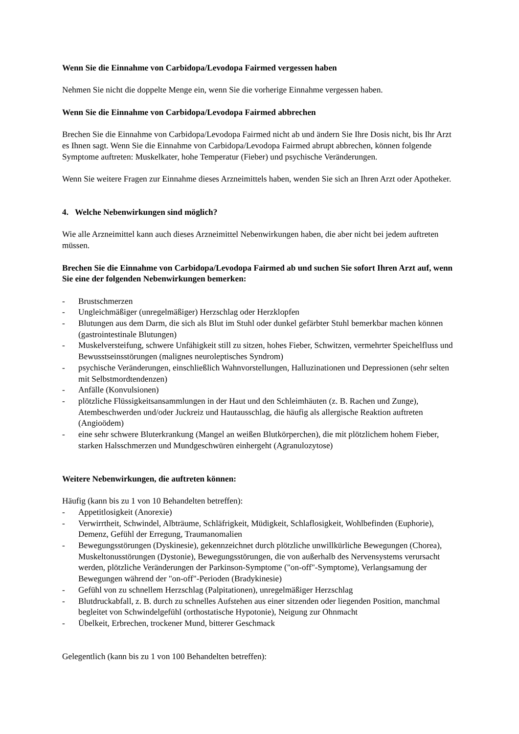Wenn Sie die Einnahme von Carbidopa/Levodopa Fairmed vergessen haben
Nehmen Sie nicht die doppelte Menge ein, wenn Sie die vorherige Einnahme vergessen haben.
Wenn Sie die Einnahme von Carbidopa/Levodopa Fairmed abbrechen
Brechen Sie die Einnahme von Carbidopa/Levodopa Fairmed nicht ab und ändern Sie Ihre Dosis nicht, bis Ihr Arzt es Ihnen sagt. Wenn Sie die Einnahme von Carbidopa/Levodopa Fairmed abrupt abbrechen, können folgende Symptome auftreten: Muskelkater, hohe Temperatur (Fieber) und psychische Veränderungen.
Wenn Sie weitere Fragen zur Einnahme dieses Arzneimittels haben, wenden Sie sich an Ihren Arzt oder Apotheker.
4. Welche Nebenwirkungen sind möglich?
Wie alle Arzneimittel kann auch dieses Arzneimittel Nebenwirkungen haben, die aber nicht bei jedem auftreten müssen.
Brechen Sie die Einnahme von Carbidopa/Levodopa Fairmed ab und suchen Sie sofort Ihren Arzt auf, wenn Sie eine der folgenden Nebenwirkungen bemerken:
- Brustschmerzen
- Ungleichmäßiger (unregelmäßiger) Herzschlag oder Herzklopfen
- Blutungen aus dem Darm, die sich als Blut im Stuhl oder dunkel gefärbter Stuhl bemerkbar machen können (gastrointestinale Blutungen)
- Muskelversteifung, schwere Unfähigkeit still zu sitzen, hohes Fieber, Schwitzen, vermehrter Speichelfluss und Bewusstseinsstörungen (malignes neuroleptisches Syndrom)
- psychische Veränderungen, einschließlich Wahnvorstellungen, Halluzinationen und Depressionen (sehr selten mit Selbstmordtendenzen)
- Anfälle (Konvulsionen)
- plötzliche Flüssigkeitsansammlungen in der Haut und den Schleimhäuten (z. B. Rachen und Zunge), Atembeschwerden und/oder Juckreiz und Hautausschlag, die häufig als allergische Reaktion auftreten (Angioödem)
- eine sehr schwere Bluterkrankung (Mangel an weißen Blutkörperchen), die mit plötzlichem hohem Fieber, starken Halsschmerzen und Mundgeschwüren einhergeht (Agranulozytose)
Weitere Nebenwirkungen, die auftreten können:
Häufig (kann bis zu 1 von 10 Behandelten betreffen):
- Appetitlosigkeit (Anorexie)
- Verwirrtheit, Schwindel, Albträume, Schläfrigkeit, Müdigkeit, Schlaflosigkeit, Wohlbefinden (Euphorie), Demenz, Gefühl der Erregung, Traumanomalien
- Bewegungsstörungen (Dyskinesie), gekennzeichnet durch plötzliche unwillkürliche Bewegungen (Chorea), Muskeltonusstörungen (Dystonie), Bewegungsstörungen, die von außerhalb des Nervensystems verursacht werden, plötzliche Veränderungen der Parkinson-Symptome ("on-off"-Symptome), Verlangsamung der Bewegungen während der "on-off"-Perioden (Bradykinesie)
- Gefühl von zu schnellem Herzschlag (Palpitationen), unregelmäßiger Herzschlag
- Blutdruckabfall, z. B. durch zu schnelles Aufstehen aus einer sitzenden oder liegenden Position, manchmal begleitet von Schwindelgefühl (orthostatische Hypotonie), Neigung zur Ohnmacht
- Übelkeit, Erbrechen, trockener Mund, bitterer Geschmack
Gelegentlich (kann bis zu 1 von 100 Behandelten betreffen):